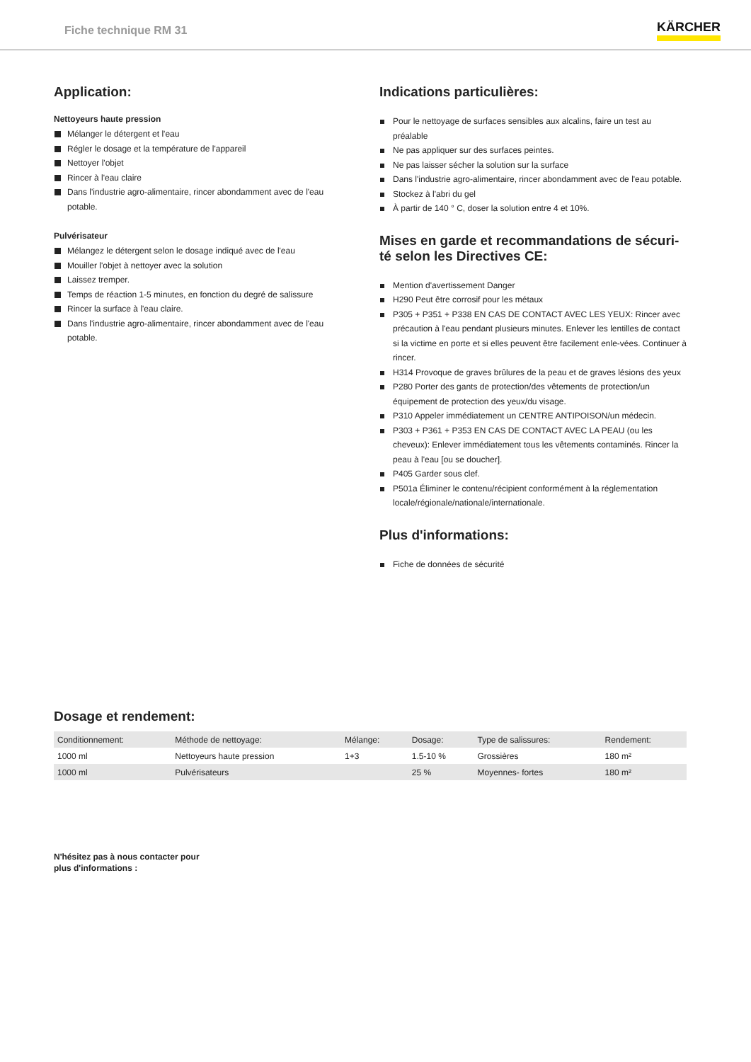Fiche technique RM 31
KÄRCHER
Application:
Nettoyeurs haute pression
Mélanger le détergent et l'eau
Régler le dosage et la température de l'appareil
Nettoyer l'objet
Rincer à l'eau claire
Dans l'industrie agro-alimentaire, rincer abondamment avec de l'eau potable.
Pulvérisateur
Mélangez le détergent selon le dosage indiqué avec de l'eau
Mouiller l'objet à nettoyer avec la solution
Laissez tremper.
Temps de réaction 1-5 minutes, en fonction du degré de salissure
Rincer la surface à l'eau claire.
Dans l'industrie agro-alimentaire, rincer abondamment avec de l'eau potable.
Indications particulières:
Pour le nettoyage de surfaces sensibles aux alcalins, faire un test au préalable
Ne pas appliquer sur des surfaces peintes.
Ne pas laisser sécher la solution sur la surface
Dans l'industrie agro-alimentaire, rincer abondamment avec de l'eau potable.
Stockez à l'abri du gel
À partir de 140 ° C, doser la solution entre 4 et 10%.
Mises en garde et recommandations de sécuri-té selon les Directives CE:
Mention d'avertissement Danger
H290 Peut être corrosif pour les métaux
P305 + P351 + P338 EN CAS DE CONTACT AVEC LES YEUX: Rincer avec précaution à l'eau pendant plusieurs minutes. Enlever les lentilles de contact si la victime en porte et si elles peuvent être facilement enle-vées. Continuer à rincer.
H314 Provoque de graves brûlures de la peau et de graves lésions des yeux
P280 Porter des gants de protection/des vêtements de protection/un équipement de protection des yeux/du visage.
P310 Appeler immédiatement un CENTRE ANTIPOISON/un médecin.
P303 + P361 + P353 EN CAS DE CONTACT AVEC LA PEAU (ou les cheveux): Enlever immédiatement tous les vêtements contaminés. Rincer la peau à l'eau [ou se doucher].
P405 Garder sous clef.
P501a Éliminer le contenu/récipient conformément à la réglementation locale/régionale/nationale/internationale.
Plus d'informations:
Fiche de données de sécurité
Dosage et rendement:
| Conditionnement: | Méthode de nettoyage: | Mélange: | Dosage: | Type de salissures: | Rendement: |
| --- | --- | --- | --- | --- | --- |
| 1000 ml | Nettoyeurs haute pression | 1+3 | 1.5-10 % | Grossières | 180 m² |
| 1000 ml | Pulvérisateurs | | 25 % | Moyennes- fortes | 180 m² |
N'hésitez pas à nous contacter pour
plus d'informations :